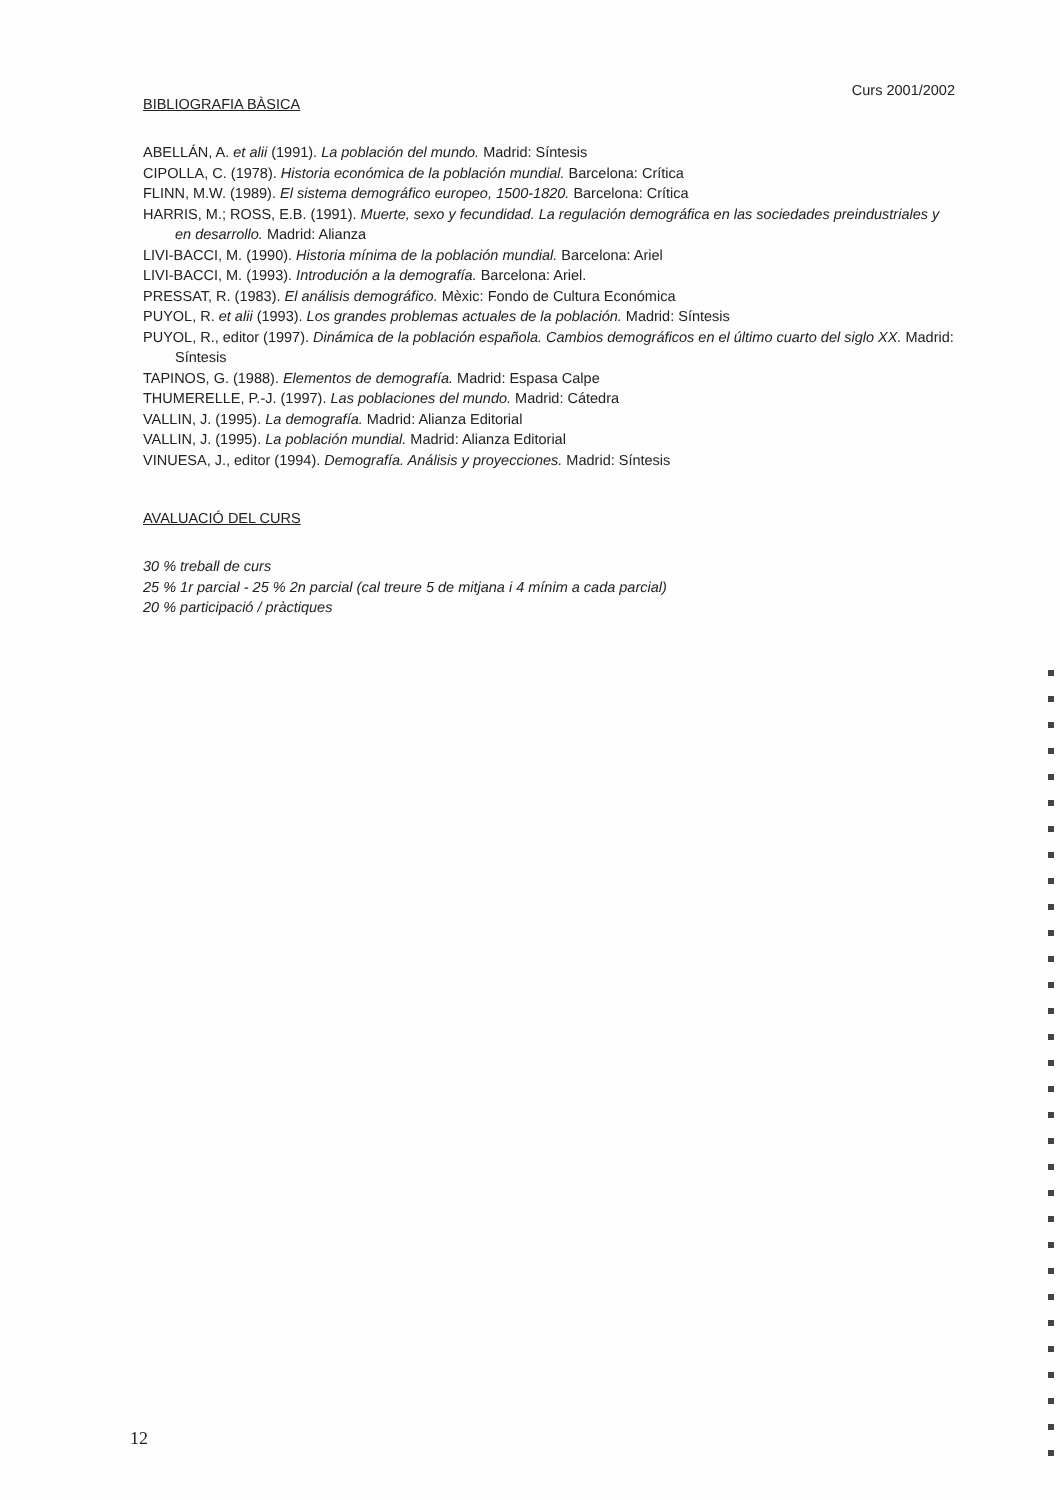Curs 2001/2002
BIBLIOGRAFIA BÀSICA
ABELLÁN, A. et alii (1991). La población del mundo. Madrid: Síntesis
CIPOLLA, C. (1978). Historia económica de la población mundial. Barcelona: Crítica
FLINN, M.W. (1989). El sistema demográfico europeo, 1500-1820. Barcelona: Crítica
HARRIS, M.; ROSS, E.B. (1991). Muerte, sexo y fecundidad. La regulación demográfica en las sociedades preindustriales y en desarrollo. Madrid: Alianza
LIVI-BACCI, M. (1990). Historia mínima de la población mundial. Barcelona: Ariel
LIVI-BACCI, M. (1993). Introdución a la demografía. Barcelona: Ariel.
PRESSAT, R. (1983). El análisis demográfico. Mèxic: Fondo de Cultura Económica
PUYOL, R. et alii (1993). Los grandes problemas actuales de la población. Madrid: Síntesis
PUYOL, R., editor (1997). Dinámica de la población española. Cambios demográficos en el último cuarto del siglo XX. Madrid: Síntesis
TAPINOS, G. (1988). Elementos de demografía. Madrid: Espasa Calpe
THUMERELLE, P.-J. (1997). Las poblaciones del mundo. Madrid: Cátedra
VALLIN, J. (1995). La demografía. Madrid: Alianza Editorial
VALLIN, J. (1995). La población mundial. Madrid: Alianza Editorial
VINUESA, J., editor (1994). Demografía. Análisis y proyecciones. Madrid: Síntesis
AVALUACIÓ DEL CURS
30 % treball de curs
25 % 1r parcial - 25 % 2n parcial (cal treure 5 de mitjana i 4 mínim a cada parcial)
20 % participació / pràctiques
12